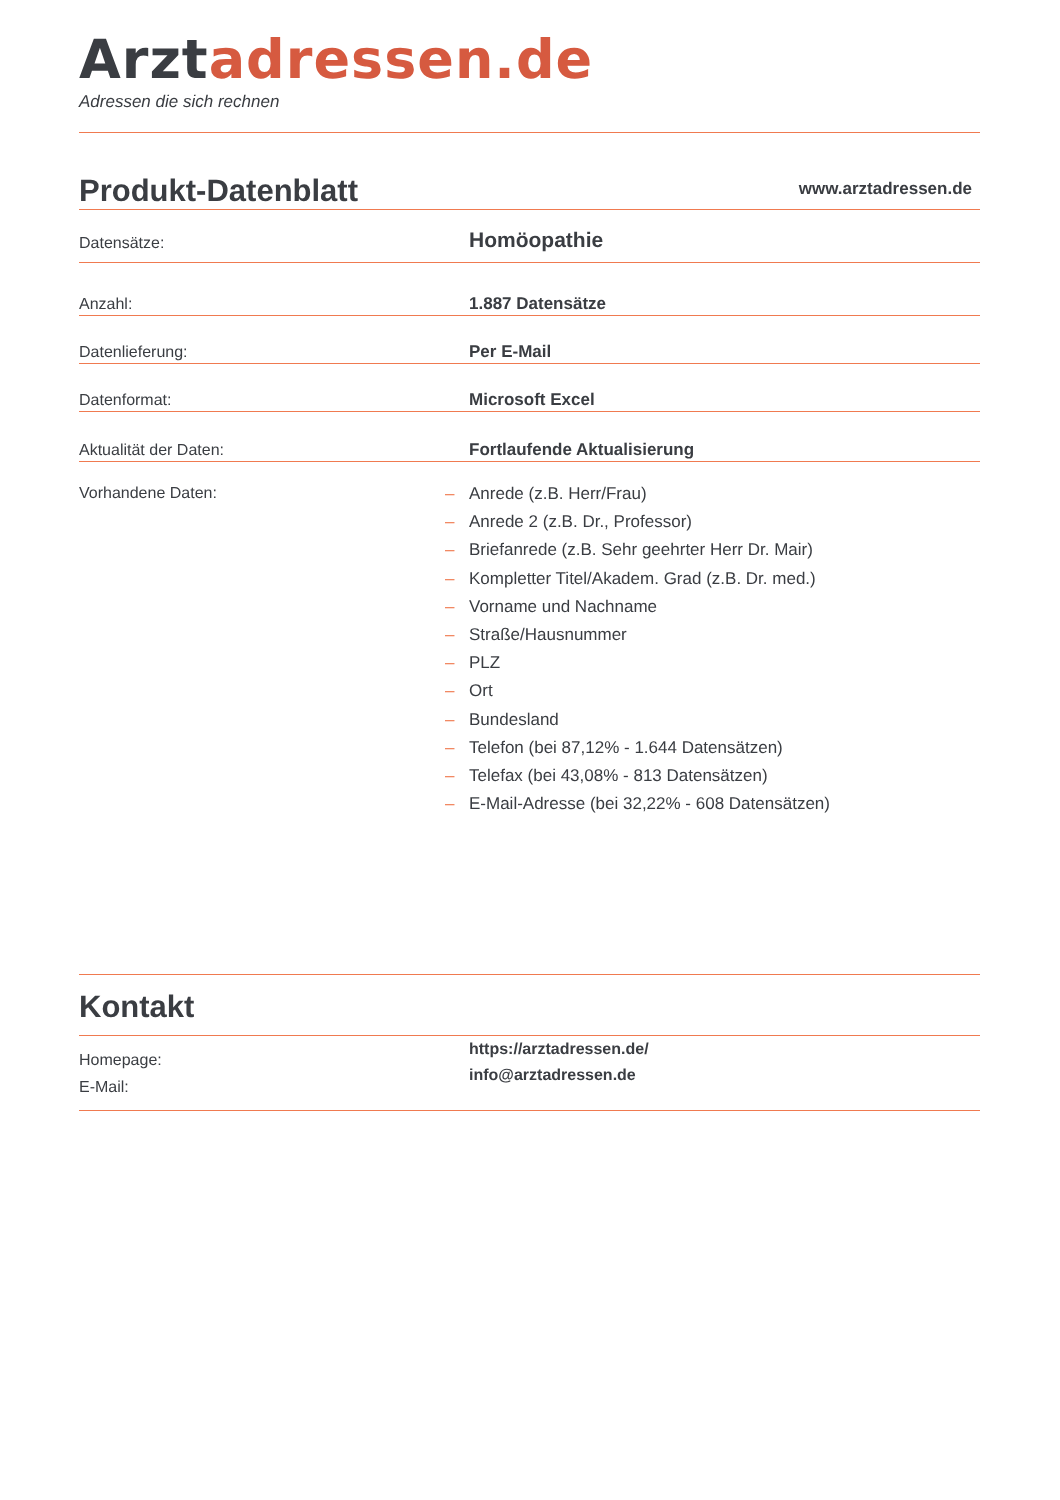Arztadressen.de
Adressen die sich rechnen
Produkt-Datenblatt
www.arztadressen.de
Datensätze:
Homöopathie
Anzahl:
1.887 Datensätze
Datenlieferung:
Per E-Mail
Datenformat:
Microsoft Excel
Aktualität der Daten:
Fortlaufende Aktualisierung
Vorhandene Daten:
– Anrede (z.B. Herr/Frau)
– Anrede 2 (z.B. Dr., Professor)
– Briefanrede (z.B. Sehr geehrter Herr Dr. Mair)
– Kompletter Titel/Akadem. Grad (z.B. Dr. med.)
– Vorname und Nachname
– Straße/Hausnummer
– PLZ
– Ort
– Bundesland
– Telefon (bei 87,12% - 1.644 Datensätzen)
– Telefax (bei 43,08% - 813 Datensätzen)
– E-Mail-Adresse (bei 32,22% - 608 Datensätzen)
Kontakt
Homepage:
E-Mail:
https://arztadressen.de/
info@arztadressen.de